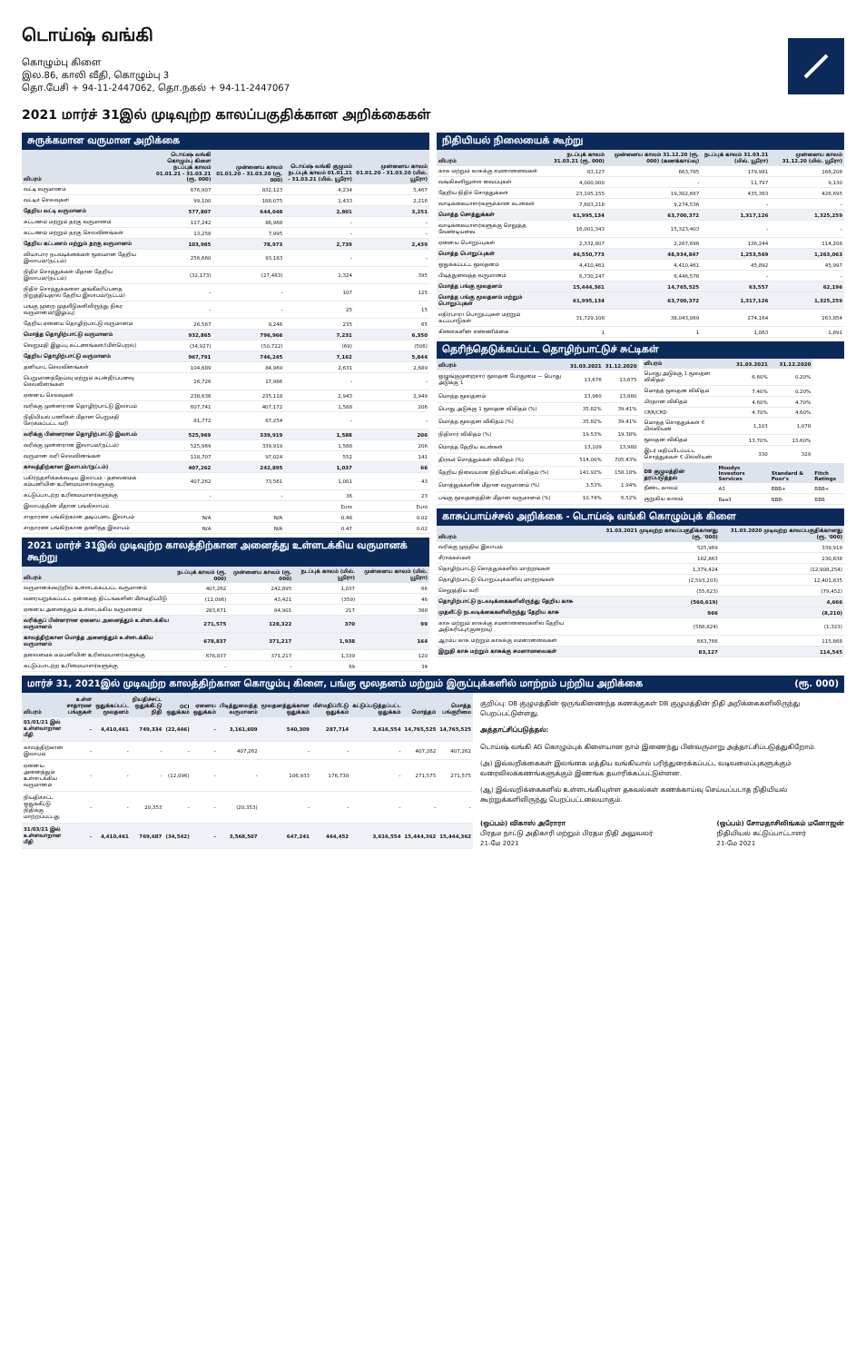டொய்ஷ் வங்கி
கொழும்பு கிளை
இல.86, காலி வீதி, கொழும்பு 3
தொ.பேசி + 94-11-2447062, தொ.நகல் + 94-11-2447067
2021 மார்ச் 31இல் முடிவுற்ற காலப்பகுதிக்கான அறிக்கைகள்
சுருக்கமான வருமான அறிக்கை
| விபரம் | டொய்ஷ் வங்கி கொழும்பு கிளை நடப்புக் காலம் 01.01.21 - 31.03.21 (ரூ. 000) | முன்னைய காலம் 01.01.20 - 31.03.20 (ரூ. 000) | டொய்ஷ் வங்கி குழுமம் நடப்புக் காலம் 01.01.21 - 31.03.21 (மில். யூரோ) | முன்னைய காலம் 01.01.20 - 31.03.20 (மில். யூரோ) |
| --- | --- | --- | --- | --- |
| வட்டி வருமானம் | 676,907 | 832,123 | 4,234 | 5,467 |
| வட்டிச் செலவுகள் | 99,100 | 188,075 | 1,433 | 2,216 |
| தேறிய வட்டி வருமானம் | 577,807 | 644,048 | 2,801 | 3,251 |
| கட்டணம் மற்றும் தரகு வருமானம் | 117,242 | 86,968 | - | - |
| கட்டணம் மற்றும் தரகு செலவினங்கள் | 13,258 | 7,995 | - | - |
| தேறிய கட்டணம் மற்றும் தரகு வருமானம் | 103,985 | 78,973 | 2,739 | 2,439 |
| வியாபார நடவடிக்கைகள் மூலமான தேறிய இலாபம்/(நட்டம்) | 256,660 | 93,183 | - | - |
| நிதிச் சொத்துக்கள் மீதான தேறிய இலாபம்/(நட்டம்) | (32,173) | (27,483) | 1,324 | 395 |
| நிதிச் சொத்துக்களை அங்கீகரிப்பதை நிறுத்தியதால் தேறிய இலாபம்/(நட்டம்) | - | - | 107 | 125 |
| பங்கு முறை முதலீடுகளிலிருந்து நிகர வருமானம்/(இழப்பு) | - | - | 25 | 15 |
| தேறிய ஏனைய தொழிற்பாட்டு வருமானம் | 26,587 | 8,246 | 235 | 65 |
| மொத்த தொழிற்பாட்டு வருமானம் | 932,865 | 796,966 | 7,231 | 6,350 |
| வெறுமதி இழப்பு கட்டணங்கள்/(மீள்பெறல்) | (34,927) | (50,722) | (69) | (506) |
| தேறிய தொழிற்பாட்டு வருமானம் | 967,791 | 746,245 | 7,162 | 5,844 |
| தனியாட் செலவினங்கள் | 104,689 | 84,969 | 2,631 | 2,689 |
| பெறுமானத்தேய்வு மற்றும் கடன்தீர்ப்பனவு செலவினங்கள் | 16,726 | 17,986 | - | - |
| ஏனைய செலவுகள் | 238,636 | 235,118 | 2,943 | 2,949 |
| வரிக்கு முன்னரான தொழிற்பாட்டு இலாபம் | 607,741 | 407,172 | 1,588 | 206 |
| நிதியியல் பணிகள் மீதான பெறுமதி சேர்க்கப்பட்ட வரி | 81,772 | 67,254 | - | - |
| வரிக்கு பின்னரான தொழிற்பாட்டு இலாபம் | 525,969 | 339,919 | 1,588 | 206 |
| வரிக்கு முன்னரான இலாபம்/(நட்டம்) | 525,969 | 339,919 | 1,588 | 206 |
| வருமான வரி செலவினங்கள் | 118,707 | 97,024 | 552 | 141 |
| காலத்திற்கான இலாபம்/(நட்டம்) | 407,262 | 242,895 | 1,037 | 66 |
| பகிர்ந்தளிக்கக்கூடிய இலாபம் - தலைமைக் கம்பனியின் உரிமையாளர்களுக்கு | 407,262 | 73,561 | 1,001 | 43 |
| கட்டுப்பாடற்ற உரிமையாளர்களுக்கு | - | - | 36 | 23 |
| இலாபத்தின் மீதான பங்கிலாபம் | | | Euro | Euro |
| சாதாரண பங்கிற்கான அடிப்படை இலாபம் | N/A | N/A | 0.48 | 0.02 |
| சாதாரண பங்கிற்கான தணிந்த இலாபம் | N/A | N/A | 0.47 | 0.02 |
2021 மார்ச் 31இல் முடிவுற்ற காலத்திற்கான அனைத்து உள்ளடக்கிய வருமானக் கூற்று
| விபரம் | நடப்புக் காலம் (ரூ. 000) | முன்னைய காலம் (ரூ. 000) | நடப்புக் காலம் (மில். யூரோ) | முன்னைய காலம் (மில். யூரோ) |
| --- | --- | --- | --- | --- |
| வருமானக்கூற்றில் உள்ளடக்கப்பட்ட வருமானம் | 407,262 | 242,895 | 1,037 | 66 |
| வரையறுக்கப்பட்ட நன்மைத் திட்டங்களின் மீள்மதிப்பீடு | (12,096) | 43,421 | (359) | 46 |
| ஏனைய அனைத்தும் உள்ளடக்கிய வருமானம் | 283,671 | 84,901 | 217 | 388 |
| வரிக்குப் பின்னரான ஏனைய அனைத்தும் உள்ளடக்கிய வருமானம் | 271,575 | 128,322 | 370 | 99 |
| காலத்திற்கான மொத்த அனைத்தும் உள்ளடக்கிய வருமானம் | 678,837 | 371,217 | 1,938 | 164 |
| தலைமைக் கம்பனியின் உரிமையாளர்களுக்கு | 678,837 | 371,217 | 1,339 | 120 |
| கட்டுப்பாடற்ற உரிமையாளர்களுக்கு | - | - | 69 | 34 |
நிதியியல் நிலையைக் கூற்று
| விபரம் | நடப்புக் காலம் 31.03.21 (ரூ. 000) | முன்னைய காலம் 31.12.20 (ரூ. 000) (கணக்காய்வு) | நடப்புக் காலம் 31.03.21 (மில். யூரோ) | முன்னைய காலம் 31.12.20 (மில். யூரோ) |
| --- | --- | --- | --- | --- |
| காசு மற்றும் காசுக்கு சமனானவைகள் | 83,127 | 663,785 | 179,981 | 166,208 |
| வங்கிகளிலுள்ள வைப்புகள் | 4,000,000 | - | 11,797 | 9,130 |
| தேறிய நிதிச் சொத்துக்கள் | 23,195,155 | 19,302,667 | 435,363 | 426,695 |
| வாடிக்கையாளர்களுக்கான கடன்கள் | 7,683,218 | 9,274,536 | - | - |
| மொத்த சொத்துக்கள் | 61,995,134 | 63,700,372 | 1,317,126 | 1,325,259 |
| வாடிக்கையாளர்களுக்கு செலுத்த வேண்டியவை | 16,001,343 | 15,323,403 | - | - |
| ஏனைய பொறுப்புகள் | 2,332,807 | 2,267,696 | 136,244 | 114,208 |
| மொத்த பொறுப்புகள் | 46,550,773 | 48,934,847 | 1,253,569 | 1,263,063 |
| ஒதுக்கப்பட்ட மூலதனம் | 4,410,461 | 4,410,461 | 45,892 | 45,997 |
| பிடித்துவைத்த வருமானம் | 6,730,247 | 6,446,576 | - | - |
| மொத்த பங்கு மூலதனம் | 15,444,361 | 14,765,525 | 63,557 | 62,196 |
| மொத்த பங்கு மூலதனம் மற்றும் பொறுப்புகள் | 61,995,134 | 63,700,372 | 1,317,126 | 1,325,259 |
| எதிர்பாரா பொறுப்புகள் மற்றும் கடப்பாடுகள் | 31,729,108 | 38,043,069 | 274,164 | 263,854 |
| கிளைகளின் எண்ணிக்கை | 1 | 1 | 1,863 | 1,891 |
தெரிந்தெடுக்கப்பட்ட தொழிற்பாட்டுச் சுட்டிகள்
| விபரம் | 31.03.2021 | 31.12.2020 |
| --- | --- | --- |
| ஒழுங்குமுறைசார் மூலதன போதுமை — பொது அடுக்கு 1 | 13,676 | 13,675 |
| மொத்த மூலதனம் | 13,960 | 13,880 |
| பொது அடுக்கு 1 மூலதன விகிதம் (%) | 35.82% | 39.41% |
| மொத்த மூலதன விகிதம் (%) | 35.82% | 39.41% |
| நிதிசார் விகிதம் (%) | 19.53% | 19.38% |
| மொத்த தேறிய கடன்கள் | 13,109 | 13,980 |
| திரவச் சொத்துக்கள் விகிதம் (%) | 514.00% | 705.43% |
| தேறிய நிலையான நிதியியல் விகிதம் (%) | 141.92% | 158.18% |
| சொத்துக்களின் மீதான வருமானம் (%) | 3.53% | 1.94% |
| பங்கு மூலதனத்தின் மீதான வருமானம் (%) | 10.74% | 6.52% |
| விபரம் | 31.03.2021 | 31.12.2020 | |
| --- | --- | --- | --- |
| பொது அடுக்கு 1 மூலதன விகிதம் | 6.60% | 0.20% | |
| மொத்த மூலதன விகிதம் | 7.40% | 0.20% | |
| பிரதான விகிதம் | 4.60% | 4.70% | |
| CRR/CRD | 4.70% | 4.60% | |
| மொத்த சொத்துக்கள் € பில்லியன் | 1,103 | 1,078 | |
| மூலதன விகிதம் | 13.70% | 13.60% | |
| இடர் மதிப்பிடப்பட்ட சொத்துக்கள் € பில்லியன் | 330 | 329 | |
| DB குழுமத்தின் தரப்படுத்தல் | Moodys Investors Services | Standard & Poor's | Fitch Ratings |
| நீண்ட காலம் | A3 | BBB+ | BBB+ |
| குறுகிய காலம் | Baa3 | BBB- | BBB |
காசுப்பாய்ச்சல் அறிக்கை - டொய்ஷ் வங்கி கொழும்புக் கிளை
| விபரம் | 31.03.2021 முடிவுற்ற காலப்பகுதிக்கானது (ரூ. '000) | 31.03.2020 முடிவுற்ற காலப்பகுதிக்கானது (ரூ. '000) |
| --- | --- | --- |
| வரிக்கு முந்திய இலாபம் | 525,969 | 339,919 |
| சீராக்கல்கள் | 182,863 | 230,838 |
| தொழிற்பாட்டு சொத்துக்களில் மாற்றங்கள் | 1,379,424 | (12,908,254) |
| தொழிற்பாட்டு பொறுப்புக்களில் மாற்றங்கள் | (2,593,203) | 12,401,835 |
| செலுத்திய வரி | (55,623) | (79,452) |
| தொழிற்பாட்டு நடவடிக்கைகளிலிருந்து தேறிய காசு | (560,619) | 4,666 |
| முதலீட்டு நடவடிக்கைகளிலிருந்து தேறிய காசு | 966 | (8,210) |
| காசு மற்றும் காசுக்கு சமனானவைகளில் தேறிய அதிகரிப்பு/(குறைவு) | (588,824) | (1,323) |
| ஆரம்ப காசு மற்றும் காசுக்கு சமனானவைகள் | 663,766 | 115,868 |
| இறுதி காசு மற்றும் காசுக்கு சமனானவைகள் | 83,127 | 114,545 |
மார்ச் 31, 2021இல் முடிவுற்ற காலத்திற்கான கொழும்பு கிளை, பங்கு மூலதனம் மற்றும் இருப்புக்களில் மாற்றம் பற்றிய அறிக்கை (ரூ. 000)
| விபரம் | உள்ள சாதாரண பங்குகள் | ஒதுக்கப்பட்ட மூலதனம் | நியதிச்சட்ட ஒதுக்கீட்டு நிதி | OCI ஒதுக்கம் | ஏனைய ஒதுக்கம் | பிடித்துவைத்த வருமானம் | மூலதனத்துக்கான ஒதுக்கம் | மீள்மதிப்பீட்டு ஒதுக்கம் | கட்டுப்படுத்தப்பட்ட ஒதுக்கம் | மொத்தம் | மொத்த பங்குரிமை |
| --- | --- | --- | --- | --- | --- | --- | --- | --- | --- | --- | --- |
| 01/01/21 இல் உள்ளவாறான மீதி | - | 4,410,461 | 749,334 | (22,446) | - | 3,161,609 | 540,309 | 287,714 | 3,616,554 | 14,765,525 | 14,765,525 |
| காலத்திற்கான இலாபம் | - | - | - | - | - | 407,262 | - | - | - | 407,262 | 407,262 |
| ஏனைய அனைத்தும் உள்ளடக்கிய வருமானம் | - | - | - | (12,096) | - | - | 106,933 | 176,738 | - | 271,575 | 271,575 |
| நியதிச்சட்ட ஒதுக்கீட்டு நிதிக்கு மாற்றப்பட்டது | - | - | 20,353 | - | - | (20,353) | - | - | - | - | - |
| 31/03/21 இல் உள்ளவாறான மீதி | - | 4,410,461 | 769,687 | (34,542) | - | 3,568,507 | 647,241 | 464,452 | 3,616,554 | 15,444,362 | 15,444,362 |
குறிப்பு: DB குழுமத்தின் ஒருங்கிணைந்த கணக்குகள் DB குழுமத்தின் நிதி அறிக்கைகளிலிருந்து பெறப்பட்டுள்ளது.
அத்தாட்சிப்படுத்தல்:
டொய்ஷ் வங்கி AG கொழும்புக் கிளையான நாம் இணைந்து பின்வருமாறு அத்தாட்சிப்படுத்துகிறோம்.
(அ) இவ்வறிக்கைகள் இலங்கை மத்திய வங்கியால் பரிந்துரைக்கப்பட்ட வடிவமைப்புகளுக்கும் வரைவிலக்கணங்களுக்கும் இணங்க தயாரிக்கப்பட்டுள்ளன.
(ஆ) இவ்வறிக்கைகளில் உள்ளடங்கியுள்ள தகவல்கள் கணக்காய்வு செய்யப்படாத நிதியியல் கூற்றுக்களிலிருந்து பெறப்பட்டவையாகும்.
(ஒப்பம்) விகாஸ் அரோரா
பிரதம நாட்டு அதிகாரி மற்றும் பிரதம நிதி அலுவலர்
21-மே 2021
(ஒப்பம்) சோமதாசிலிங்கம் மனோஜன்
நிதியியல் கட்டுப்பாட்டாளர்
21-மே 2021